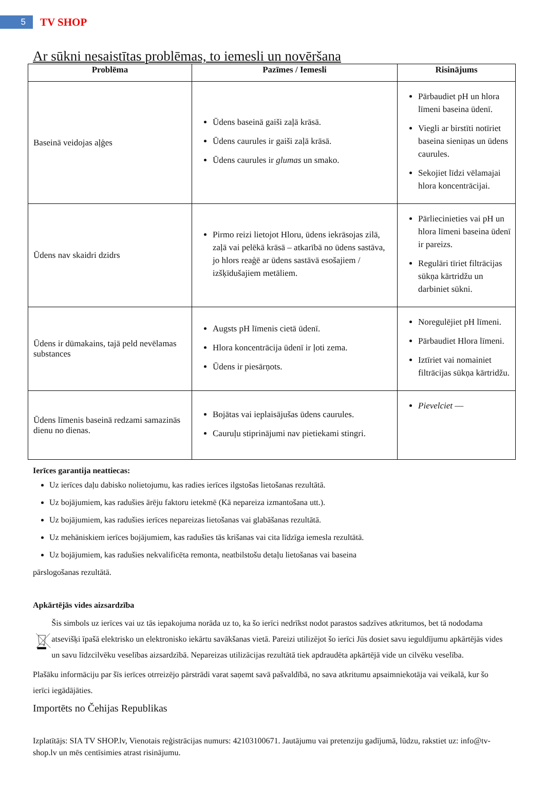5
TV SHOP
Ar sūkni nesaistītas problēmas, to iemesli un novēršana
| Problēma | Pazīmes / Iemesli | Risinājums |
| --- | --- | --- |
| Baseinā veidojas aļģes | Ūdens baseinā gaiši zaļā krāsā. Ūdens caurules ir gaiši zaļā krāsā. Ūdens caurules ir glumas un smako. | Pārbaudiet pH un hlora līmeni baseina ūdenī. Viegli ar birstīti notīriet baseina sieniņas un ūdens caurules. Sekojiet līdzi vēlamajai hlora koncentrācijai. |
| Ūdens nav skaidri dzidrs | Pirmo reizi lietojot Hloru, ūdens iekrāsojas zilā, zaļā vai pelēkā krāsā – atkarībā no ūdens sastāva, jo hlors reaģē ar ūdens sastāvā esošajiem / izšķīdušajiem metāliem. | Pārliecinieties vai pH un hlora līmeni baseina ūdenī ir pareizs. Regulāri tīriet filtrācijas sūkņa kārtridžu un darbiniet sūkni. |
| Ūdens ir dūmakains, tajā peld nevēlamas substances | Augsts pH līmenis cietā ūdenī. Hlora koncentrācija ūdenī ir ļoti zema. Ūdens ir piesārņots. | Noregulējiet pH līmeni. Pārbaudiet Hlora līmeni. Iztīriet vai nomainiet filtrācijas sūkņa kārtridžu. |
| Ūdens līmenis baseinā redzami samazinās dienu no dienas. | Bojātas vai ieplaisājušas ūdens caurules. Cauruļu stiprinājumi nav pietiekami stingri. | Pievelciet — |
Ierīces garantija neattiecas:
Uz ierīces daļu dabisko nolietojumu, kas radies ierīces ilgstošas lietošanas rezultātā.
Uz bojājumiem, kas radušies ārēju faktoru ietekmē (Kā nepareiza izmantošana utt.).
Uz bojājumiem, kas radušies ierīces nepareizas lietošanas vai glabāšanas rezultātā.
Uz mehāniskiem ierīces bojājumiem, kas radušies tās krišanas vai cita līdzīga iemesla rezultātā.
Uz bojājumiem, kas radušies nekvalificēta remonta, neatbilstošu detaļu lietošanas vai baseina
pārslogošanas rezultātā.
Apkārtējās vides aizsardzība
Šis simbols uz ierīces vai uz tās iepakojuma norāda uz to, ka šo ierīci nedrīkst nodot parastos sadzīves atkritumos, bet tā nododama atsevišķi īpašā elektrisko un elektronisko iekārtu savākšanas vietā. Pareizi utilizējot šo ierīci Jūs dosiet savu ieguldījumu apkārtējās vides un savu līdzcilvēku veselības aizsardzībā. Nepareizas utilizācijas rezultātā tiek apdraudēta apkārtējā vide un cilvēku veselība.
Plašāku informāciju par šīs ierīces otrreizējo pārstrādi varat saņemt savā pašvaldībā, no sava atkritumu apsaimniekotāja vai veikalā, kur šo ierīci iegādājāties.
Importēts no Čehijas Republikas
Izplatītājs: SIA TV SHOP.lv, Vienotais reģistrācijas numurs: 42103100671. Jautājumu vai pretenziju gadījumā, lūdzu, rakstiet uz: info@tv-shop.lv un mēs centīsimies atrast risinājumu.